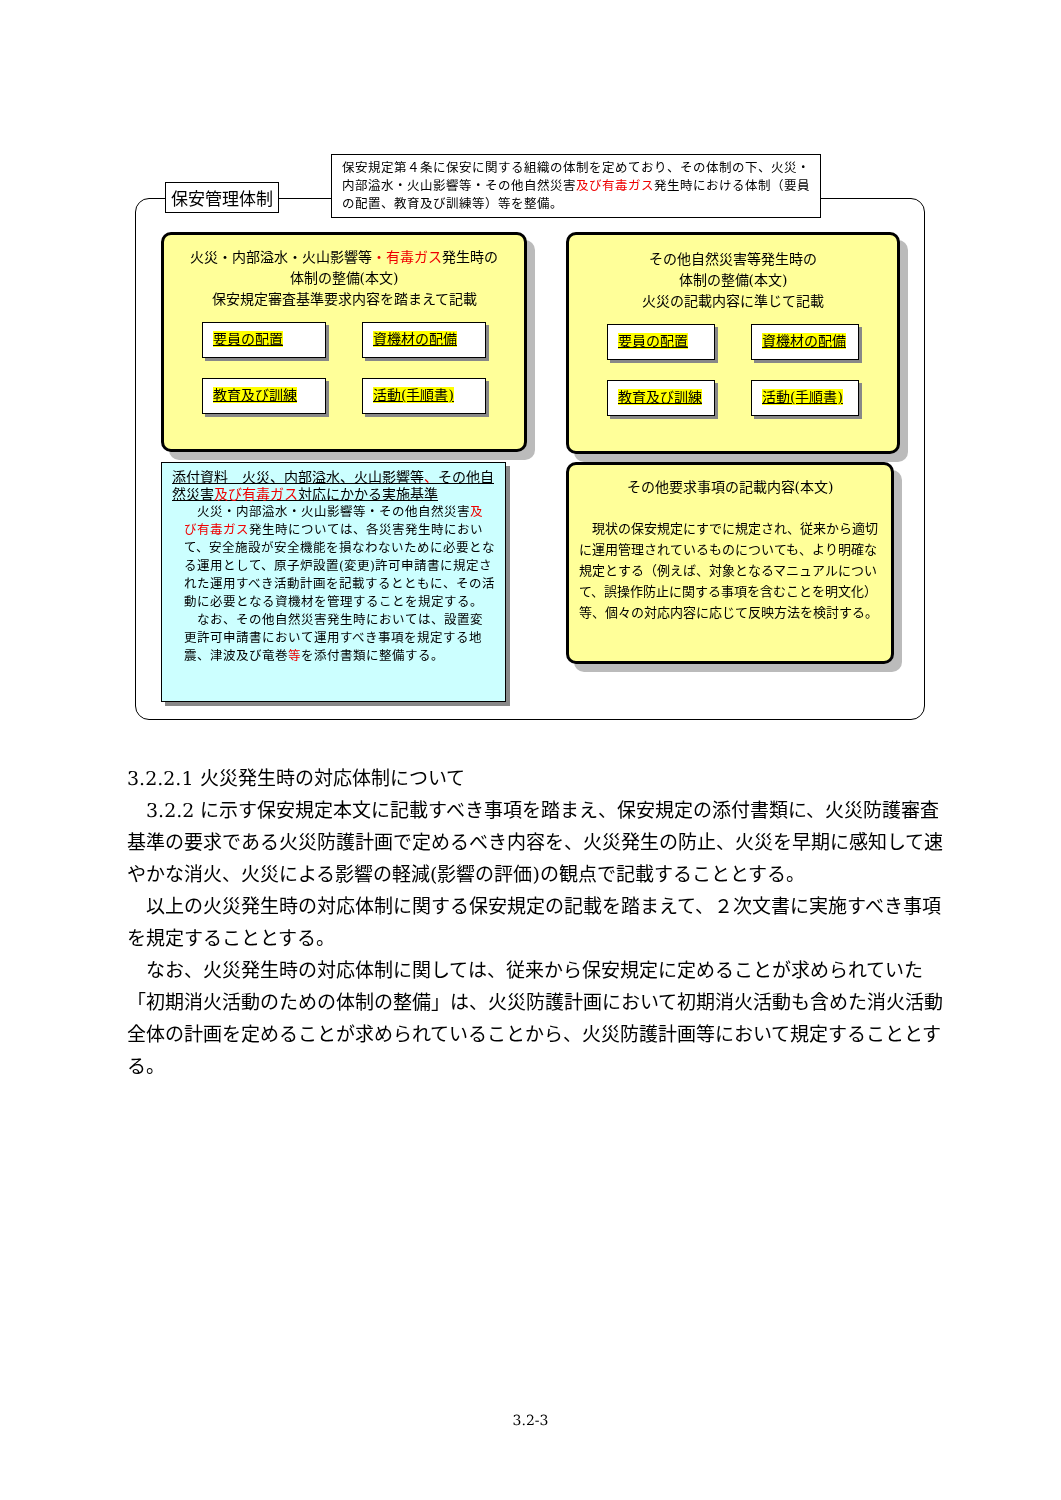保安管理体制
保安規定第４条に保安に関する組織の体制を定めており、その体制の下、火災・内部溢水・火山影響等・その他自然災害及び有毒ガス発生時における体制（要員の配置、教育及び訓練等）等を整備。
火災・内部溢水・火山影響等・有毒ガス発生時の
体制の整備(本文)
保安規定審査基準要求内容を踏まえて記載
要員の配置
資機材の配備
教育及び訓練
活動(手順書)
その他自然災害等発生時の
体制の整備(本文)
火災の記載内容に準じて記載
要員の配置
資機材の配備
教育及び訓練
活動(手順書)
添付資料　火災、内部溢水、火山影響等、その他自然災害及び有毒ガス対応にかかる実施基準
　火災・内部溢水・火山影響等・その他自然災害及び有毒ガス発生時については、各災害発生時において、安全施設が安全機能を損なわないために必要となる運用として、原子炉設置(変更)許可申請書に規定された運用すべき活動計画を記載するとともに、その活動に必要となる資機材を管理することを規定する。
　なお、その他自然災害発生時においては、設置変更許可申請書において運用すべき事項を規定する地震、津波及び竜巻等を添付書類に整備する。
その他要求事項の記載内容(本文)
　現状の保安規定にすでに規定され、従来から適切に運用管理されているものについても、より明確な規定とする（例えば、対象となるマニュアルについて、誤操作防止に関する事項を含むことを明文化）等、個々の対応内容に応じて反映方法を検討する。
3.2.2.1 火災発生時の対応体制について
3.2.2 に示す保安規定本文に記載すべき事項を踏まえ、保安規定の添付書類に、火災防護審査基準の要求である火災防護計画で定めるべき内容を、火災発生の防止、火災を早期に感知して速やかな消火、火災による影響の軽減(影響の評価)の観点で記載することとする。
以上の火災発生時の対応体制に関する保安規定の記載を踏まえて、２次文書に実施すべき事項を規定することとする。
なお、火災発生時の対応体制に関しては、従来から保安規定に定めることが求められていた「初期消火活動のための体制の整備」は、火災防護計画において初期消火活動も含めた消火活動全体の計画を定めることが求められていることから、火災防護計画等において規定することとする。
3.2-3